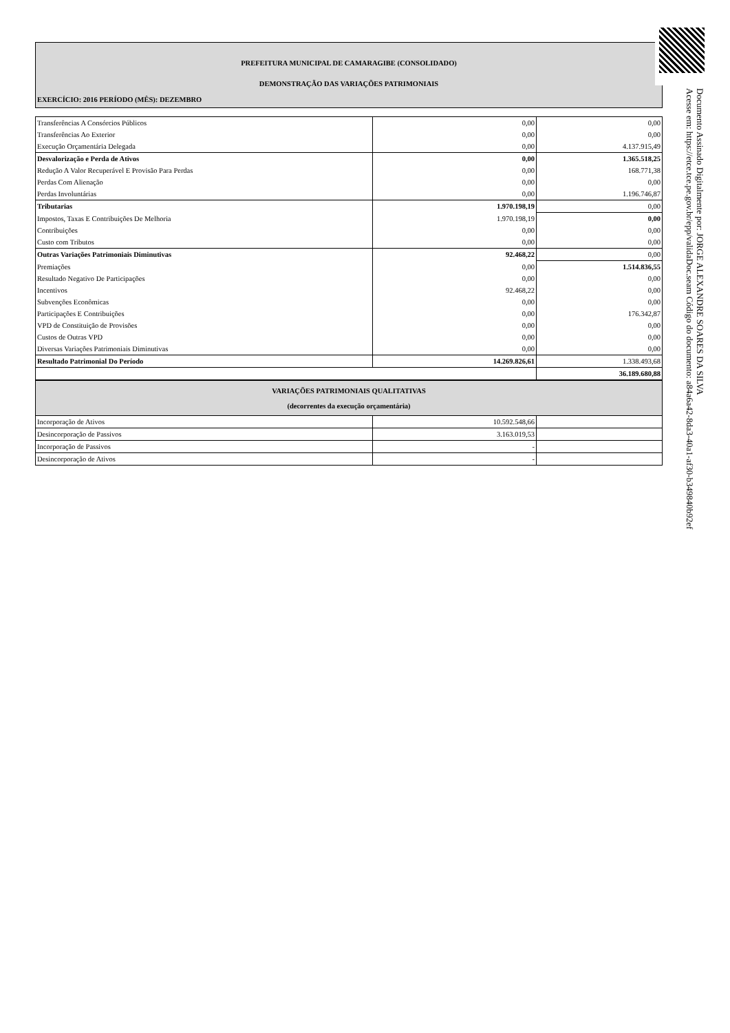PREFEITURA MUNICIPAL DE CAMARAGIBE (CONSOLIDADO)
DEMONSTRAÇÃO DAS VARIAÇÕES PATRIMONIAIS
EXERCÍCIO: 2016 PERÍODO (MÊS): DEZEMBRO
| Transferências A Consórcios Públicos | 0,00 | 0,00 |
| Transferências Ao Exterior | 0,00 | 0,00 |
| Execução Orçamentária Delegada | 0,00 | 4.137.915,49 |
| Desvalorização e Perda de Ativos | 0,00 | 1.365.518,25 |
| Redução A Valor Recuperável E Provisão Para Perdas | 0,00 | 168.771,38 |
| Perdas Com Alienação | 0,00 | 0,00 |
| Perdas Involuntárias | 0,00 | 1.196.746,87 |
| Tributarias | 1.970.198,19 | 0,00 |
| Impostos, Taxas E Contribuições De Melhoria | 1.970.198,19 | 0,00 |
| Contribuições | 0,00 | 0,00 |
| Custo com Tributos | 0,00 | 0,00 |
| Outras Variações Patrimoniais Diminutivas | 92.468,22 | 0,00 |
| Premiações | 0,00 | 1.514.836,55 |
| Resultado Negativo De Participações | 0,00 | 0,00 |
| Incentivos | 92.468,22 | 0,00 |
| Subvenções Econômicas | 0,00 | 0,00 |
| Participações E Contribuições | 0,00 | 176.342,87 |
| VPD de Constituição de Provisões | 0,00 | 0,00 |
| Custos de Outras VPD | 0,00 | 0,00 |
| Diversas Variações Patrimoniais Diminutivas | 0,00 | 0,00 |
| Resultado Patrimonial Do Período | 14.269.826,61 | 1.338.493,68 |
| | | 36.189.680,88 |
| VARIAÇÕES PATRIMONIAIS QUALITATIVAS (decorrentes da execução orçamentária) | | |
| Incorporação de Ativos | 10.592.548,66 | |
| Desincorporação de Passivos | 3.163.019,53 | |
| Incorporação de Passivos | - | |
| Desincorporação de Ativos | - | |
Documento Assinado Digitalmente por: JORGE ALEXANDRE SOARES DA SILVA
Acesse em: https://etce.tce.pe.gov.br/epp/validaDoc.seam Código do documento: a84a6a42-8da3-40a1-af30-b349840b92ef